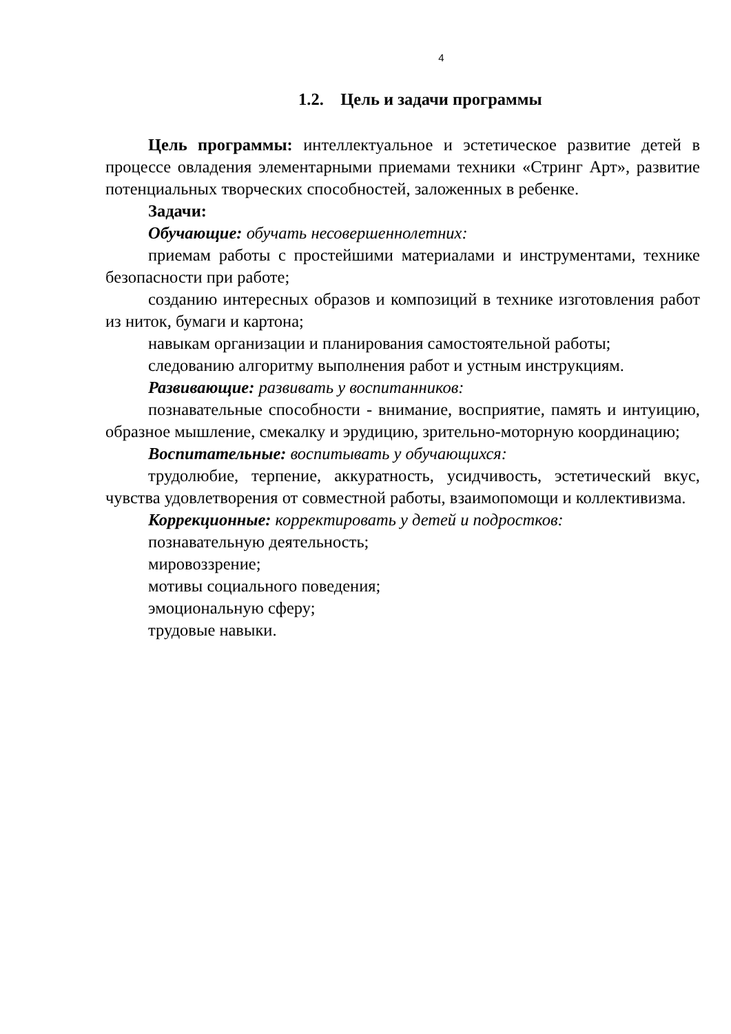4
1.2. Цель и задачи программы
Цель программы: интеллектуальное и эстетическое развитие детей в процессе овладения элементарными приемами техники «Стринг Арт», развитие потенциальных творческих способностей, заложенных в ребенке.
Задачи:
Обучающие: обучать несовершеннолетних:
приемам работы с простейшими материалами и инструментами, технике безопасности при работе;
созданию интересных образов и композиций в технике изготовления работ из ниток, бумаги и картона;
навыкам организации и планирования самостоятельной работы;
следованию алгоритму выполнения работ и устным инструкциям.
Развивающие: развивать у воспитанников:
познавательные способности - внимание, восприятие, память и интуицию, образное мышление, смекалку и эрудицию, зрительно-моторную координацию;
Воспитательные: воспитывать у обучающихся:
трудолюбие, терпение, аккуратность, усидчивость, эстетический вкус, чувства удовлетворения от совместной работы, взаимопомощи и коллективизма.
Коррекционные: корректировать у детей и подростков:
познавательную деятельность;
мировоззрение;
мотивы социального поведения;
эмоциональную сферу;
трудовые навыки.